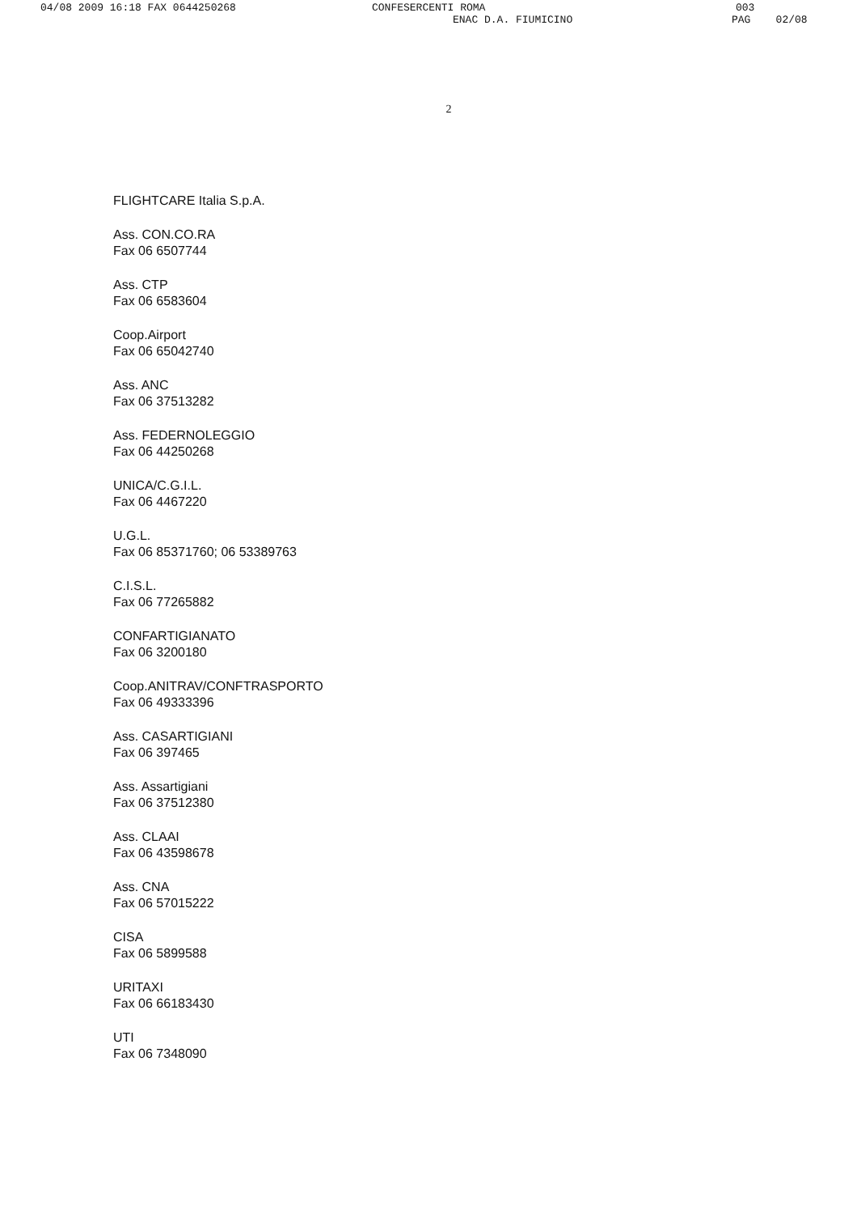04/08 2009 16:18 FAX 0644250268 CONFESERCENTI ROMA 003
ENAC D.A. FIUMICINO PAG 02/08
2
FLIGHTCARE Italia S.p.A.
Ass. CON.CO.RA
Fax 06 6507744
Ass. CTP
Fax 06 6583604
Coop.Airport
Fax 06 65042740
Ass. ANC
Fax 06 37513282
Ass. FEDERNOLEGGIO
Fax 06 44250268
UNICA/C.G.I.L.
Fax 06 4467220
U.G.L.
Fax 06 85371760; 06 53389763
C.I.S.L.
Fax 06 77265882
CONFARTIGIANATO
Fax 06 3200180
Coop.ANITRAV/CONFTRASPORTO
Fax 06 49333396
Ass. CASARTIGIANI
Fax 06 397465
Ass. Assartigiani
Fax 06 37512380
Ass. CLAAI
Fax 06 43598678
Ass. CNA
Fax 06 57015222
CISA
Fax 06 5899588
URITAXI
Fax 06 66183430
UTI
Fax 06 7348090